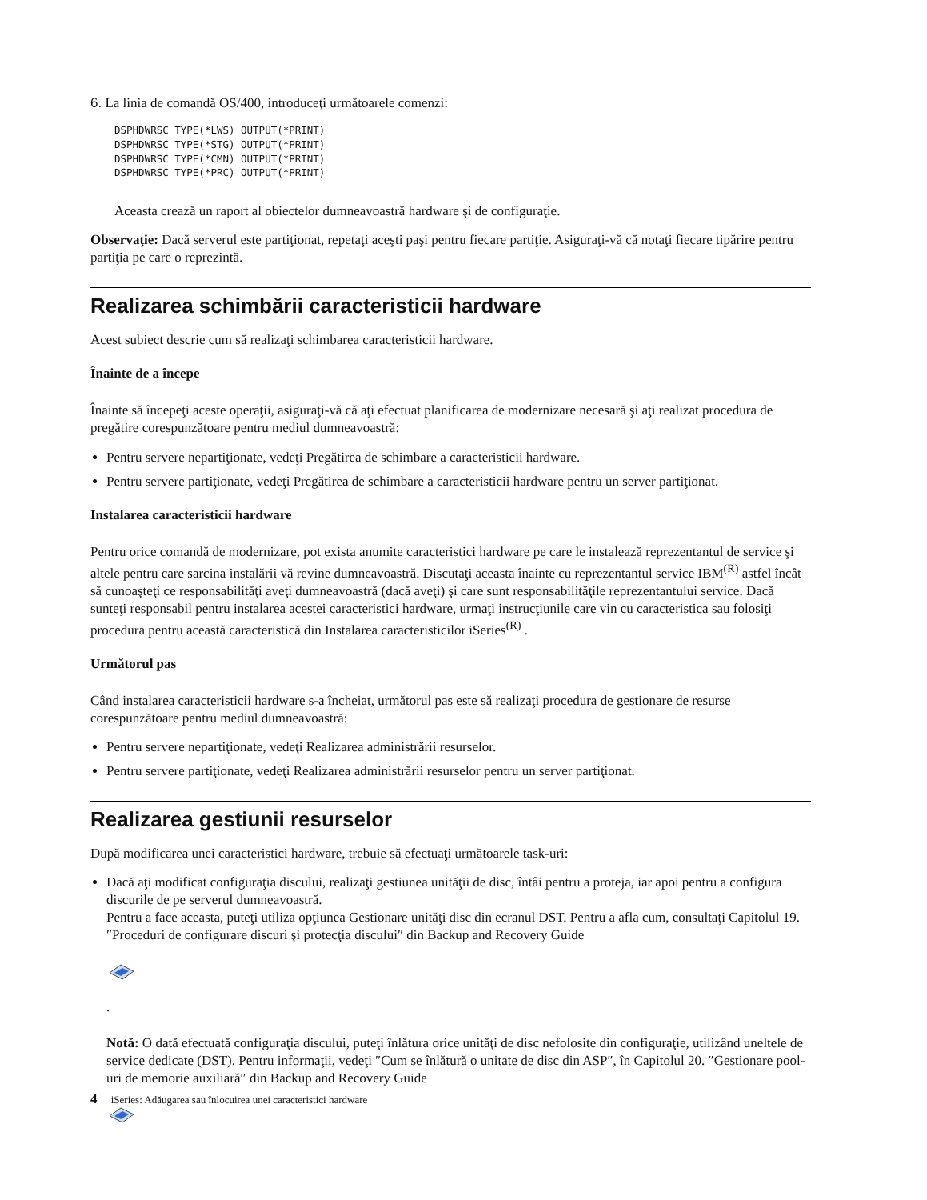6. La linia de comandă OS/400, introduceţi următoarele comenzi:
DSPHDWRSC TYPE(*LWS) OUTPUT(*PRINT)
DSPHDWRSC TYPE(*STG) OUTPUT(*PRINT)
DSPHDWRSC TYPE(*CMN) OUTPUT(*PRINT)
DSPHDWRSC TYPE(*PRC) OUTPUT(*PRINT)
Aceasta crează un raport al obiectelor dumneavoastră hardware şi de configuraţie.
Observaţie: Dacă serverul este partiţionat, repetaţi aceşti paşi pentru fiecare partiţie. Asiguraţi-vă că notaţi fiecare tipărire pentru partiţia pe care o reprezintă.
Realizarea schimbării caracteristicii hardware
Acest subiect descrie cum să realizaţi schimbarea caracteristicii hardware.
Înainte de a începe
Înainte să începeţi aceste operaţii, asiguraţi-vă că aţi efectuat planificarea de modernizare necesară şi aţi realizat procedura de pregătire corespunzătoare pentru mediul dumneavoastră:
Pentru servere nepartiţionate, vedeţi Pregătirea de schimbare a caracteristicii hardware.
Pentru servere partiţionate, vedeţi Pregătirea de schimbare a caracteristicii hardware pentru un server partiţionat.
Instalarea caracteristicii hardware
Pentru orice comandă de modernizare, pot exista anumite caracteristici hardware pe care le instalează reprezentantul de service şi altele pentru care sarcina instalării vă revine dumneavoastră. Discutaţi aceasta înainte cu reprezentantul service IBM<sup>(R)</sup> astfel încât să cunoaşteţi ce responsabilităţi aveţi dumneavoastră (dacă aveţi) şi care sunt responsabilităţile reprezentantului service. Dacă sunteţi responsabil pentru instalarea acestei caracteristici hardware, urmaţi instrucţiunile care vin cu caracteristica sau folosiţi procedura pentru această caracteristică din Instalarea caracteristicilor iSeries<sup>(R)</sup> .
Următorul pas
Când instalarea caracteristicii hardware s-a încheiat, următorul pas este să realizaţi procedura de gestionare de resurse corespunzătoare pentru mediul dumneavoastră:
Pentru servere nepartiţionate, vedeţi Realizarea administrării resurselor.
Pentru servere partiţionate, vedeţi Realizarea administrării resurselor pentru un server partiţionat.
Realizarea gestiunii resurselor
După modificarea unei caracteristici hardware, trebuie să efectuaţi următoarele task-uri:
Dacă aţi modificat configuraţia discului, realizaţi gestiunea unităţii de disc, întâi pentru a proteja, iar apoi pentru a configura discurile de pe serverul dumneavoastră.
Pentru a face aceasta, puteţi utiliza opţiunea Gestionare unităţi disc din ecranul DST. Pentru a afla cum, consultaţi Capitolul 19. ″Proceduri de configurare discuri şi protecţia discului″ din Backup and Recovery Guide .
Notă: O dată efectuată configuraţia discului, puteţi înlătura orice unităţi de disc nefolosite din configuraţie, utilizând uneltele de service dedicate (DST). Pentru informaţii, vedeţi ″Cum se înlătură o unitate de disc din ASP″, în Capitolul 20. ″Gestionare pool-uri de memorie auxiliară″ din Backup and Recovery Guide
4 iSeries: Adăugarea sau înlocuirea unei caracteristici hardware